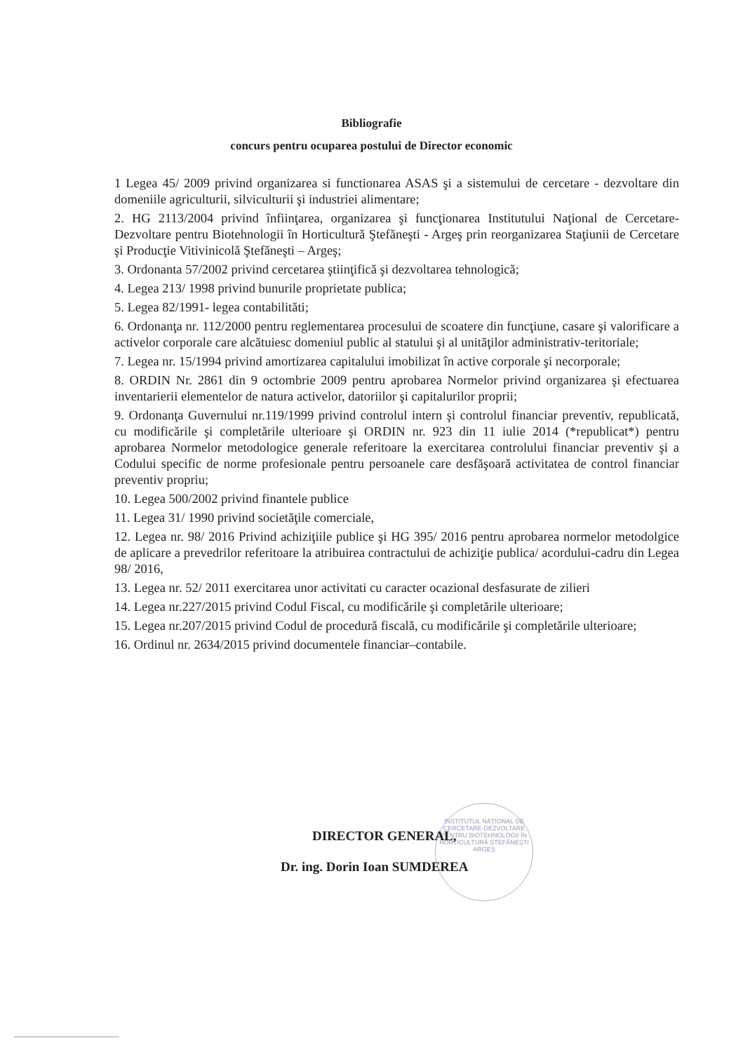Bibliografie
concurs pentru ocuparea postului de Director economic
1 Legea 45/ 2009 privind organizarea si functionarea ASAS şi a sistemului de cercetare - dezvoltare din domeniile agriculturii, silviculturii şi industriei alimentare;
2. HG 2113/2004 privind înfiinţarea, organizarea şi funcţionarea Institutului Naţional de Cercetare-Dezvoltare pentru Biotehnologii în Horticultură Ştefăneşti - Argeş prin reorganizarea Staţiunii de Cercetare şi Producţie Vitivinicolă Ştefăneşti – Argeş;
3. Ordonanta 57/2002 privind cercetarea ştiinţifică şi dezvoltarea tehnologică;
4. Legea 213/ 1998 privind bunurile proprietate publica;
5. Legea 82/1991- legea contabilităti;
6. Ordonanţa nr. 112/2000 pentru reglementarea procesului de scoatere din funcţiune, casare şi valorificare a activelor corporale care alcătuiesc domeniul public al statului şi al unităţilor administrativ-teritoriale;
7. Legea nr. 15/1994 privind amortizarea capitalului imobilizat în active corporale şi necorporale;
8. ORDIN Nr. 2861 din 9 octombrie 2009 pentru aprobarea Normelor privind organizarea şi efectuarea inventarierii elementelor de natura activelor, datoriilor şi capitalurilor proprii;
9. Ordonanţa Guvernului nr.119/1999 privind controlul intern şi controlul financiar preventiv, republicată, cu modificările şi completările ulterioare şi ORDIN nr. 923 din 11 iulie 2014 (*republicat*) pentru aprobarea Normelor metodologice generale referitoare la exercitarea controlului financiar preventiv şi a Codului specific de norme profesionale pentru persoanele care desfăşoară activitatea de control financiar preventiv propriu;
10. Legea 500/2002 privind finantele publice
11. Legea 31/ 1990 privind societăţile comerciale,
12. Legea nr. 98/ 2016 Privind achiziţiile publice şi HG 395/ 2016 pentru aprobarea normelor metodolgice de aplicare a prevedrilor referitoare la atribuirea contractului de achiziţie publica/ acordului-cadru din Legea 98/ 2016,
13. Legea nr. 52/ 2011 exercitarea unor activitati cu caracter ocazional desfasurate de zilieri
14. Legea nr.227/2015 privind Codul Fiscal, cu modificările şi completările ulterioare;
15. Legea nr.207/2015 privind Codul de procedură fiscală, cu modificările şi completările ulterioare;
16. Ordinul nr. 2634/2015 privind documentele financiar–contabile.
INSTITUTUL NAŢIONAL DE CERCETARE-DEZVOLTARE PENTRU BIOTEHNOLOGII ÎN HORTICULTURĂ ŞTEFĂNEŞTI ARGEŞ
DIRECTOR GENERAL,
Dr. ing. Dorin Ioan SUMDEREA